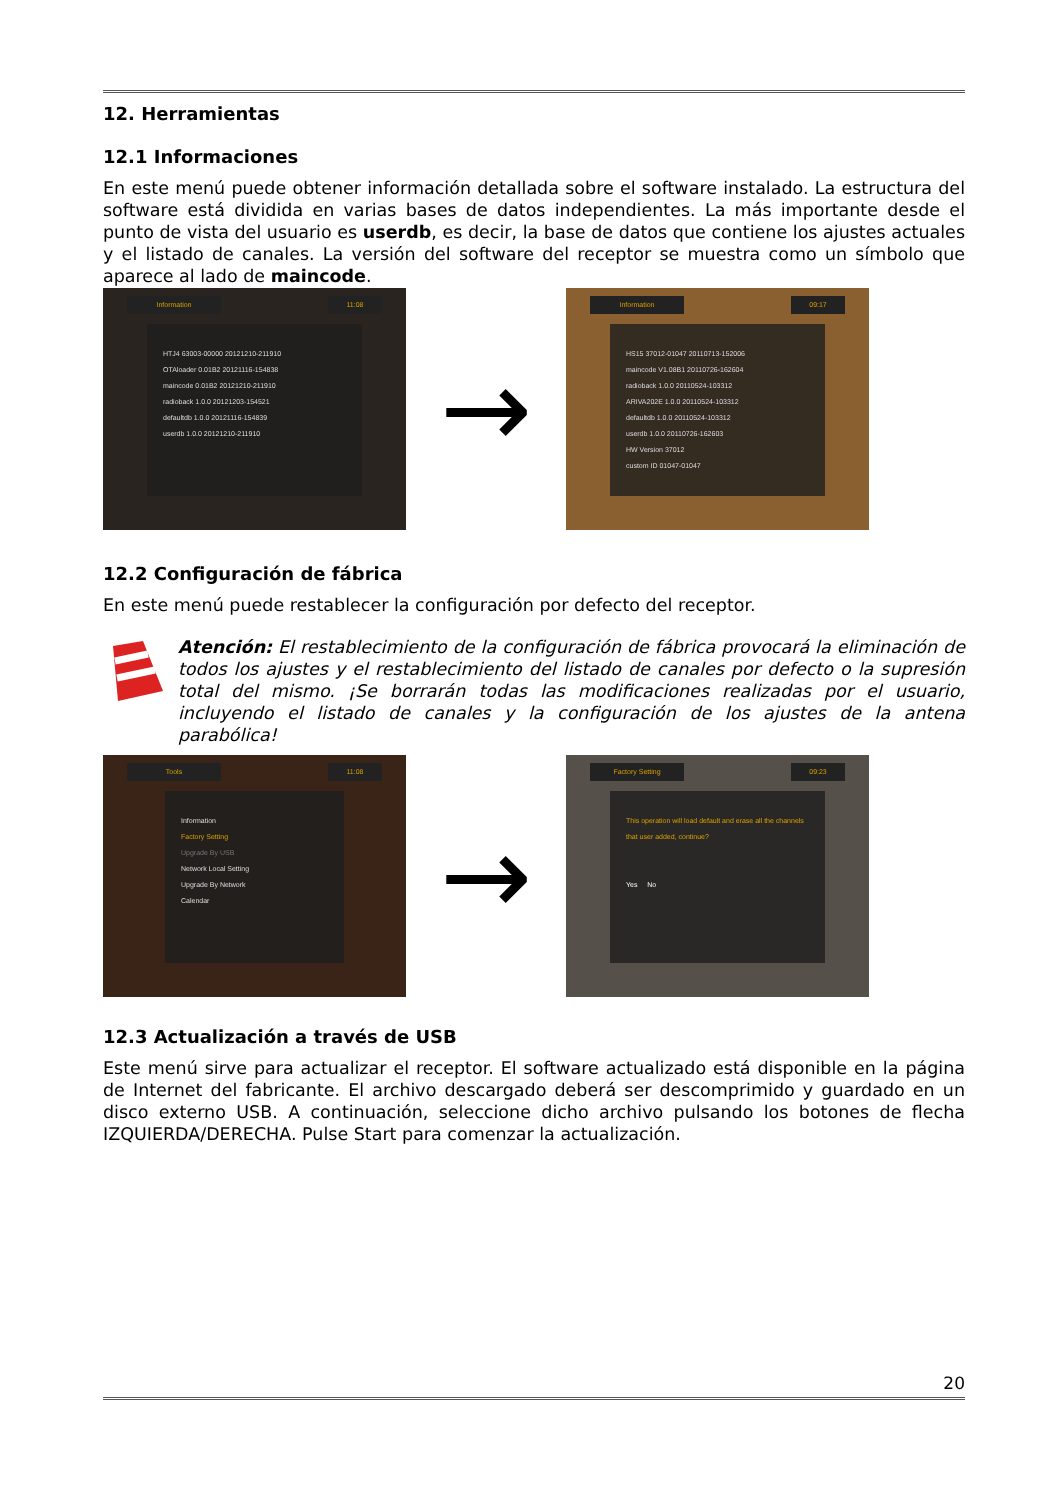12. Herramientas
12.1 Informaciones
En este menú puede obtener información detallada sobre el software instalado. La estructura del software está dividida en varias bases de datos independientes. La más importante desde el punto de vista del usuario es userdb, es decir, la base de datos que contiene los ajustes actuales y el listado de canales. La versión del software del receptor se muestra como un símbolo que aparece al lado de maincode.
Information 11:08
HTJ4 63003-00000 20121210-211910
OTAloader 0.01B2 20121116-154838
maincode 0.01B2 20121210-211910
radioback 1.0.0 20121203-154521
defaultdb 1.0.0 20121116-154839
userdb 1.0.0 20121210-211910
→
Information 09:17
HS15 37012-01047 20110713-152006
maincode V1.08B1 20110726-162604
radioback 1.0.0 20110524-103312
ARIVA202E 1.0.0 20110524-103312
defaultdb 1.0.0 20110524-103312
userdb 1.0.0 20110726-162603
HW Version 37012
custom ID 01047-01047
12.2 Configuración de fábrica
En este menú puede restablecer la configuración por defecto del receptor.
Atención: El restablecimiento de la configuración de fábrica provocará la eliminación de todos los ajustes y el restablecimiento del listado de canales por defecto o la supresión total del mismo. ¡Se borrarán todas las modificaciones realizadas por el usuario, incluyendo el listado de canales y la configuración de los ajustes de la antena parabólica!
Tools 11:08
Information
Factory Setting
Upgrade By USB
Network Local Setting
Upgrade By Network
Calendar
→
Factory Setting 09:23
This operation will load default and erase all the channels that user added, continue?
Yes No
12.3 Actualización a través de USB
Este menú sirve para actualizar el receptor. El software actualizado está disponible en la página de Internet del fabricante. El archivo descargado deberá ser descomprimido y guardado en un disco externo USB. A continuación, seleccione dicho archivo pulsando los botones de flecha IZQUIERDA/DERECHA. Pulse Start para comenzar la actualización.
20